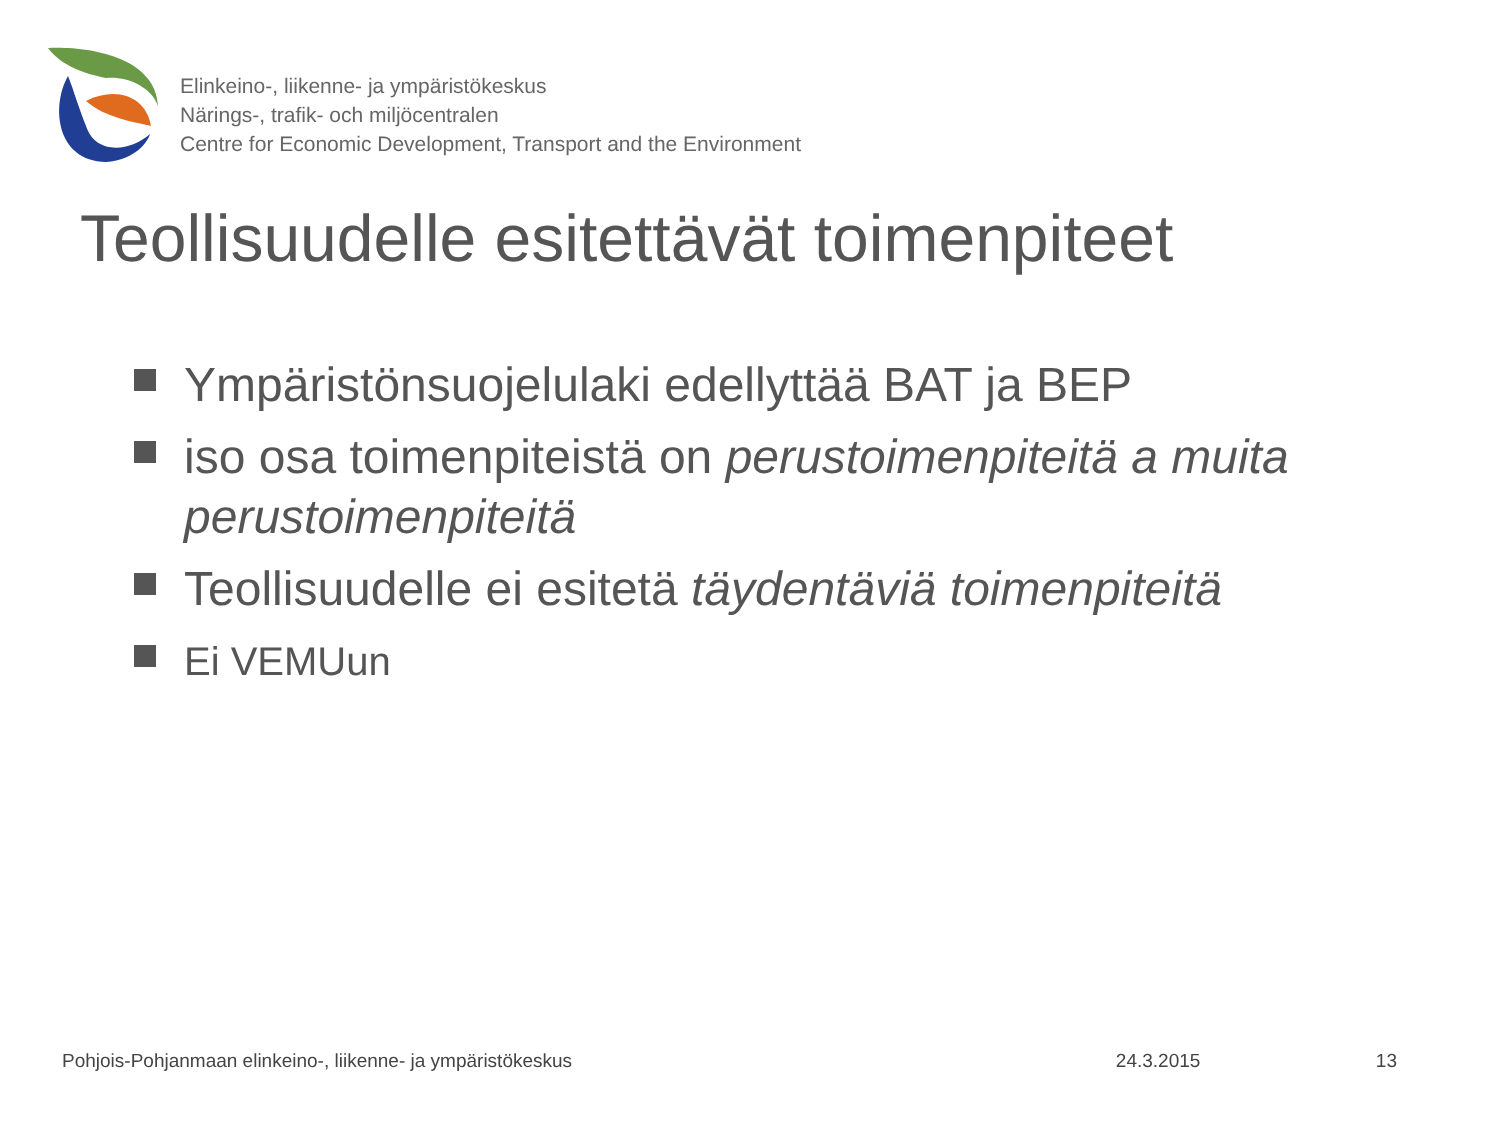Elinkeino-, liikenne- ja ympäristökeskus
Närings-, trafik- och miljöcentralen
Centre for Economic Development, Transport and the Environment
Teollisuudelle esitettävät toimenpiteet
Ympäristönsuojelulaki edellyttää BAT ja BEP
iso osa toimenpiteistä on perustoimenpiteitä a muita perustoimenpiteitä
Teollisuudelle ei esitetä täydentäviä toimenpiteitä
Ei VEMUun
Pohjois-Pohjanmaan elinkeino-, liikenne- ja ympäristökeskus 24.3.2015 13